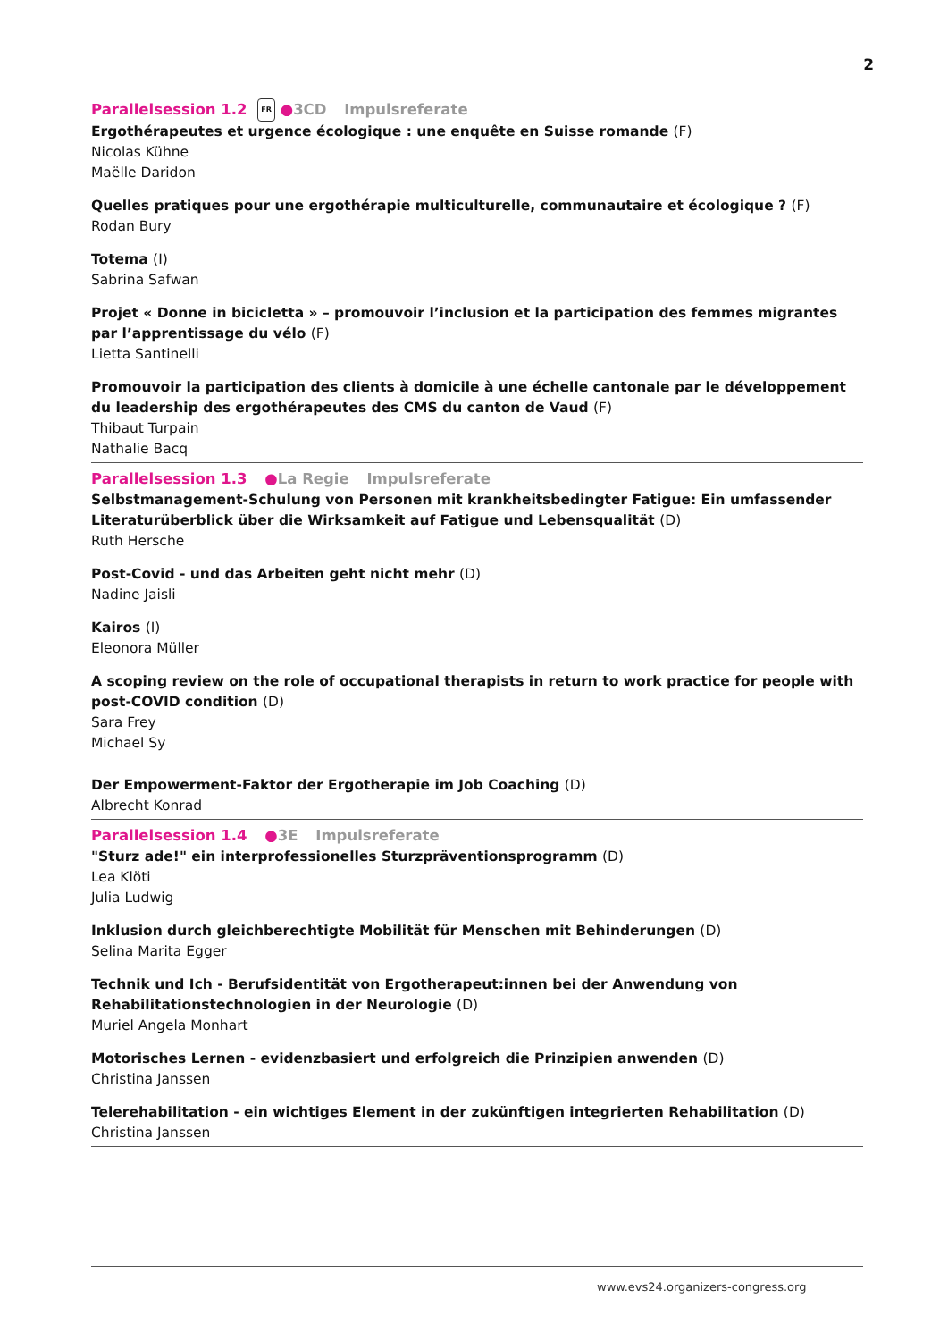2
Parallelsession 1.2 FR ●3CD Impulsreferate
Ergothérapeutes et urgence écologique : une enquête en Suisse romande (F)
Nicolas Kühne
Maëlle Daridon
Quelles pratiques pour une ergothérapie multiculturelle, communautaire et écologique ? (F)
Rodan Bury
Totema (I)
Sabrina Safwan
Projet « Donne in bicicletta » – promouvoir l’inclusion et la participation des femmes migrantes par l’apprentissage du vélo (F)
Lietta Santinelli
Promouvoir la participation des clients à domicile à une échelle cantonale par le développement du leadership des ergothérapeutes des CMS du canton de Vaud (F)
Thibaut Turpain
Nathalie Bacq
Parallelsession 1.3 ●La Regie Impulsreferate
Selbstmanagement-Schulung von Personen mit krankheitsbedingter Fatigue: Ein umfassender Literaturüberblick über die Wirksamkeit auf Fatigue und Lebensqualität (D)
Ruth Hersche
Post-Covid - und das Arbeiten geht nicht mehr (D)
Nadine Jaisli
Kairos (I)
Eleonora Müller
A scoping review on the role of occupational therapists in return to work practice for people with post-COVID condition (D)
Sara Frey
Michael Sy
Der Empowerment-Faktor der Ergotherapie im Job Coaching (D)
Albrecht Konrad
Parallelsession 1.4 ●3E Impulsreferate
"Sturz ade!" ein interprofessionelles Sturzpräventionsprogramm (D)
Lea Klöti
Julia Ludwig
Inklusion durch gleichberechtigte Mobilität für Menschen mit Behinderungen (D)
Selina Marita Egger
Technik und Ich - Berufsidentität von Ergotherapeut:innen bei der Anwendung von Rehabilitationstechnologien in der Neurologie (D)
Muriel Angela Monhart
Motorisches Lernen - evidenzbasiert und erfolgreich die Prinzipien anwenden (D)
Christina Janssen
Telerehabilitation - ein wichtiges Element in der zukünftigen integrierten Rehabilitation (D)
Christina Janssen
www.evs24.organizers-congress.org